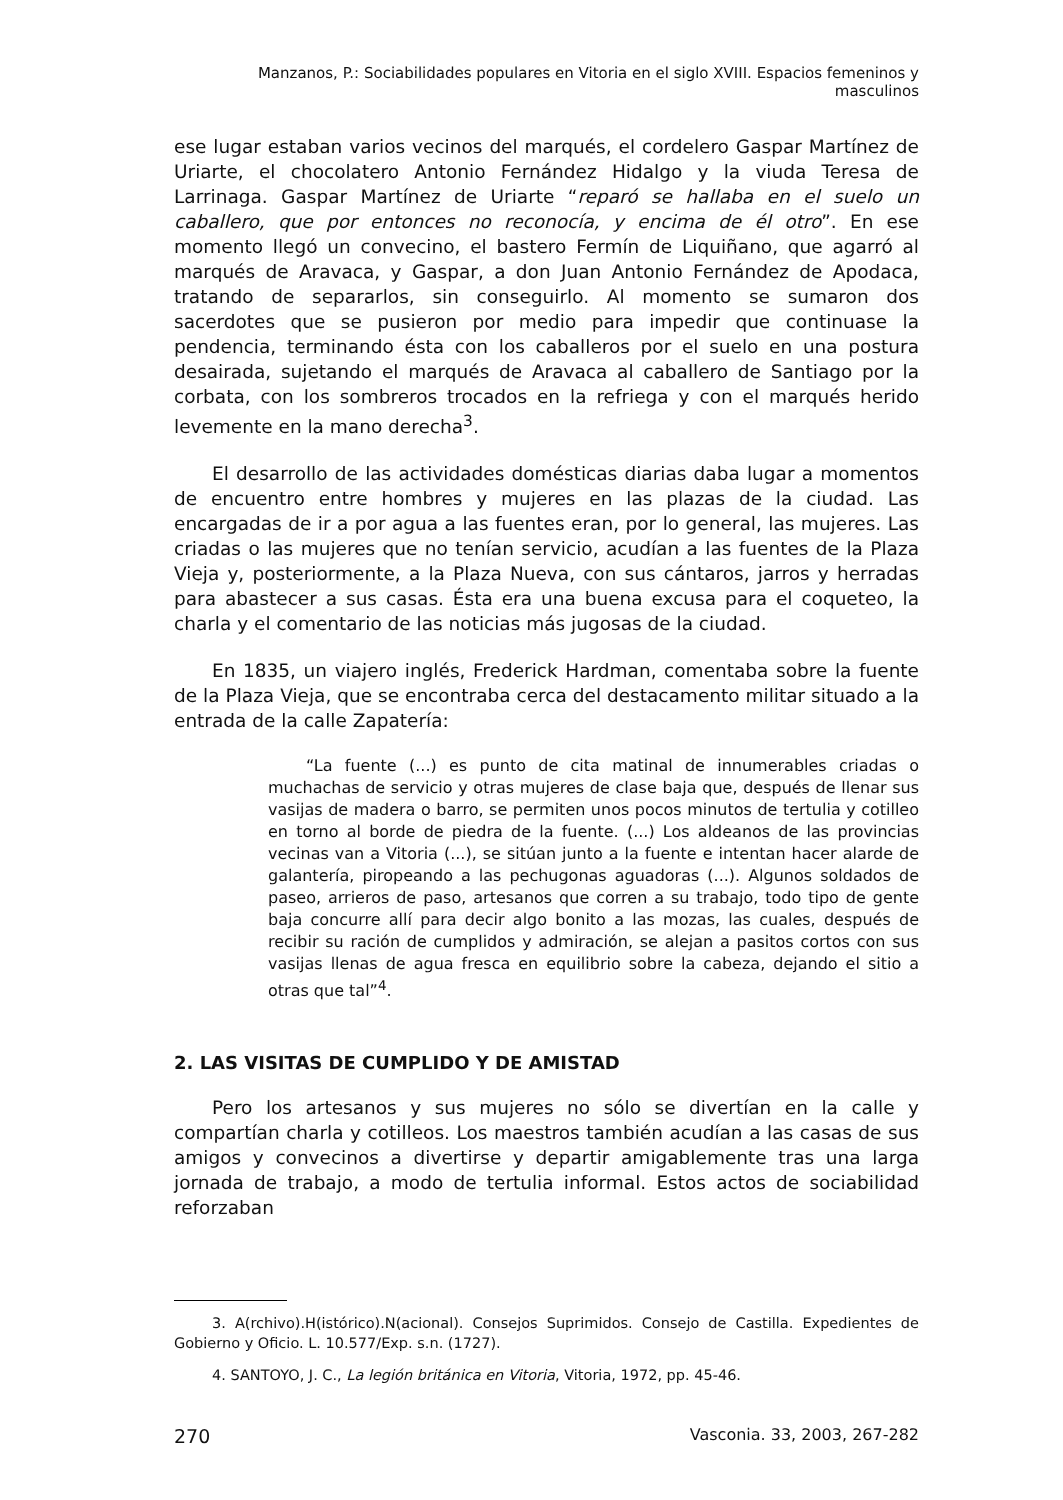Manzanos, P.: Sociabilidades populares en Vitoria en el siglo XVIII. Espacios femeninos y masculinos
ese lugar estaban varios vecinos del marqués, el cordelero Gaspar Martínez de Uriarte, el chocolatero Antonio Fernández Hidalgo y la viuda Teresa de Larrinaga. Gaspar Martínez de Uriarte “reparó se hallaba en el suelo un caballero, que por entonces no reconocía, y encima de él otro”. En ese momento llegó un convecino, el bastero Fermín de Liquiñano, que agarró al marqués de Aravaca, y Gaspar, a don Juan Antonio Fernández de Apodaca, tratando de separarlos, sin conseguirlo. Al momento se sumaron dos sacerdotes que se pusieron por medio para impedir que continuase la pendencia, terminando ésta con los caballeros por el suelo en una postura desairada, sujetando el marqués de Aravaca al caballero de Santiago por la corbata, con los sombreros trocados en la refriega y con el marqués herido levemente en la mano derecha<sup>3</sup>.
El desarrollo de las actividades domésticas diarias daba lugar a momentos de encuentro entre hombres y mujeres en las plazas de la ciudad. Las encargadas de ir a por agua a las fuentes eran, por lo general, las mujeres. Las criadas o las mujeres que no tenían servicio, acudían a las fuentes de la Plaza Vieja y, posteriormente, a la Plaza Nueva, con sus cántaros, jarros y herradas para abastecer a sus casas. Ésta era una buena excusa para el coqueteo, la charla y el comentario de las noticias más jugosas de la ciudad.
En 1835, un viajero inglés, Frederick Hardman, comentaba sobre la fuente de la Plaza Vieja, que se encontraba cerca del destacamento militar situado a la entrada de la calle Zapatería:
“La fuente (...) es punto de cita matinal de innumerables criadas o muchachas de servicio y otras mujeres de clase baja que, después de llenar sus vasijas de madera o barro, se permiten unos pocos minutos de tertulia y cotilleo en torno al borde de piedra de la fuente. (...) Los aldeanos de las provincias vecinas van a Vitoria (...), se sitúan junto a la fuente e intentan hacer alarde de galantería, piropeando a las pechugonas aguadoras (...). Algunos soldados de paseo, arrieros de paso, artesanos que corren a su trabajo, todo tipo de gente baja concurre allí para decir algo bonito a las mozas, las cuales, después de recibir su ración de cumplidos y admiración, se alejan a pasitos cortos con sus vasijas llenas de agua fresca en equilibrio sobre la cabeza, dejando el sitio a otras que tal”<sup>4</sup>.
2. LAS VISITAS DE CUMPLIDO Y DE AMISTAD
Pero los artesanos y sus mujeres no sólo se divertían en la calle y compartían charla y cotilleos. Los maestros también acudían a las casas de sus amigos y convecinos a divertirse y departir amigablemente tras una larga jornada de trabajo, a modo de tertulia informal. Estos actos de sociabilidad reforzaban
3. A(rchivo).H(istórico).N(acional). Consejos Suprimidos. Consejo de Castilla. Expedientes de Gobierno y Oficio. L. 10.577/Exp. s.n. (1727).
4. SANTOYO, J. C., La legión británica en Vitoria, Vitoria, 1972, pp. 45-46.
270 Vasconia. 33, 2003, 267-282